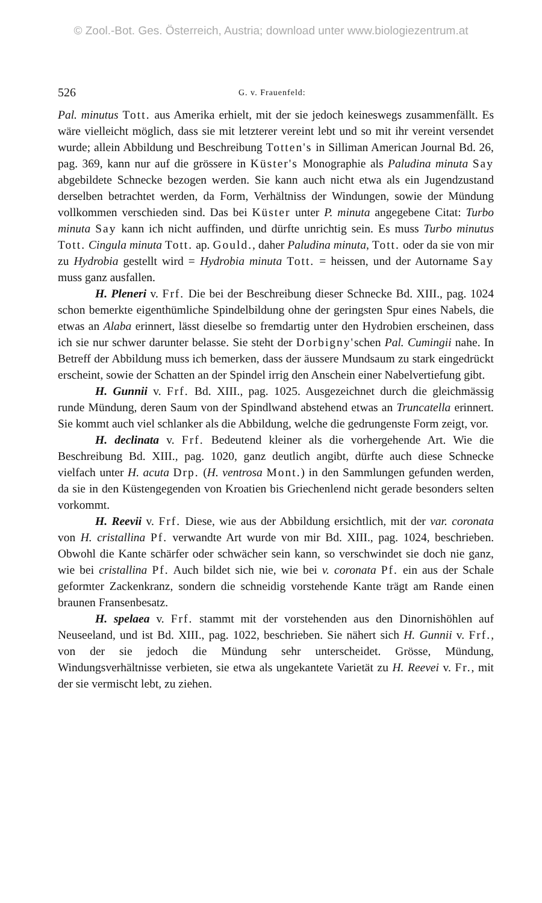© Zool.-Bot. Ges. Österreich, Austria; download unter www.biologiezentrum.at
526 G. v. Frauenfeld:
Pal. minutus Tott. aus Amerika erhielt, mit der sie jedoch keineswegs zusammenfällt. Es wäre vielleicht möglich, dass sie mit letzterer vereint lebt und so mit ihr vereint versendet wurde; allein Abbildung und Beschreibung Totten's in Silliman American Journal Bd. 26, pag. 369, kann nur auf die grössere in Küster's Monographie als Paludina minuta Say abgebildete Schnecke bezogen werden. Sie kann auch nicht etwa als ein Jugendzustand derselben betrachtet werden, da Form, Verhältniss der Windungen, sowie der Mündung vollkommen verschieden sind. Das bei Küster unter P. minuta angegebene Citat: Turbo minuta Say kann ich nicht auffinden, und dürfte unrichtig sein. Es muss Turbo minutus Tott. Cingula minuta Tott. ap. Gould., daher Paludina minuta, Tott. oder da sie von mir zu Hydrobia gestellt wird = Hydrobia minuta Tott. = heissen, und der Autorname Say muss ganz ausfallen.
H. Pleneri v. Frf. Die bei der Beschreibung dieser Schnecke Bd. XIII., pag. 1024 schon bemerkte eigenthümliche Spindelbildung ohne der geringsten Spur eines Nabels, die etwas an Alaba erinnert, lässt dieselbe so fremdartig unter den Hydrobien erscheinen, dass ich sie nur schwer darunter belasse. Sie steht der Dorbigny'schen Pal. Cumingii nahe. In Betreff der Abbildung muss ich bemerken, dass der äussere Mundsaum zu stark eingedrückt erscheint, sowie der Schatten an der Spindel irrig den Anschein einer Nabelvertiefung gibt.
H. Gunnii v. Frf. Bd. XIII., pag. 1025. Ausgezeichnet durch die gleichmässig runde Mündung, deren Saum von der Spindlwand abstehend etwas an Truncatella erinnert. Sie kommt auch viel schlanker als die Abbildung, welche die gedrungenste Form zeigt, vor.
H. declinata v. Frf. Bedeutend kleiner als die vorhergehende Art. Wie die Beschreibung Bd. XIII., pag. 1020, ganz deutlich angibt, dürfte auch diese Schnecke vielfach unter H. acuta Drp. (H. ventrosa Mont.) in den Sammlungen gefunden werden, da sie in den Küstengegenden von Kroatien bis Griechenlend nicht gerade besonders selten vorkommt.
H. Reevii v. Frf. Diese, wie aus der Abbildung ersichtlich, mit der var. coronata von H. cristallina Pf. verwandte Art wurde von mir Bd. XIII., pag. 1024, beschrieben. Obwohl die Kante schärfer oder schwächer sein kann, so verschwindet sie doch nie ganz, wie bei cristallina Pf. Auch bildet sich nie, wie bei v. coronata Pf. ein aus der Schale geformter Zackenkranz, sondern die schneidig vorstehende Kante trägt am Rande einen braunen Fransenbesatz.
H. spelaea v. Frf. stammt mit der vorstehenden aus den Dinornishöhlen auf Neuseeland, und ist Bd. XIII., pag. 1022, beschrieben. Sie nähert sich H. Gunnii v. Frf., von der sie jedoch die Mündung sehr unterscheidet. Grösse, Mündung, Windungsverhältnisse verbieten, sie etwa als ungekantete Varietät zu H. Reevei v. Fr., mit der sie vermischt lebt, zu ziehen.